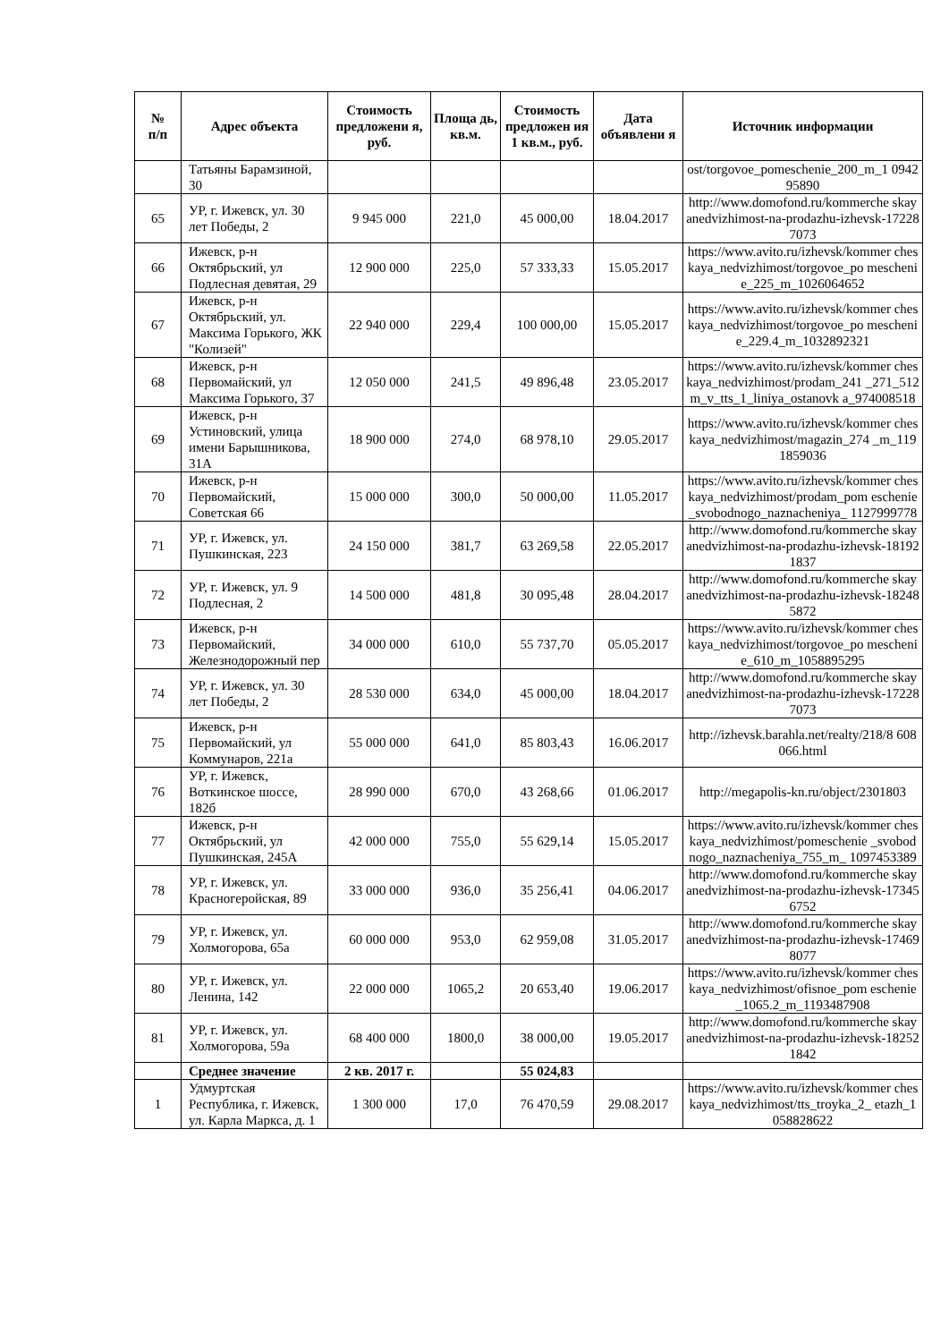| № п/п | Адрес объекта | Стоимость предложени я, руб. | Площа дь, кв.м. | Стоимость предложен ия 1 кв.м., руб. | Дата объявлени я | Источник информации |
| --- | --- | --- | --- | --- | --- | --- |
| | Татьяны Барамзиной, 30 | | | | | ost/torgovoe_pomeschenie_200_m_1 094295890 |
| 65 | УР, г. Ижевск, ул. 30 лет Победы, 2 | 9 945 000 | 221,0 | 45 000,00 | 18.04.2017 | http://www.domofond.ru/kommerche skayanedvizhimost-na-prodazhu-izhevsk-172287073 |
| 66 | Ижевск, р-н Октябрьский, ул Подлесная девятая, 29 | 12 900 000 | 225,0 | 57 333,33 | 15.05.2017 | https://www.avito.ru/izhevsk/kommer cheskaya_nedvizhimost/torgovoe_po meschenie_225_m_1026064652 |
| 67 | Ижевск, р-н Октябрьский, ул. Максима Горького, ЖК "Колизей" | 22 940 000 | 229,4 | 100 000,00 | 15.05.2017 | https://www.avito.ru/izhevsk/kommer cheskaya_nedvizhimost/torgovoe_po meschenie_229.4_m_1032892321 |
| 68 | Ижевск, р-н Первомайский, ул Максима Горького, 37 | 12 050 000 | 241,5 | 49 896,48 | 23.05.2017 | https://www.avito.ru/izhevsk/kommer cheskaya_nedvizhimost/prodam_241 _271_512m_v_tts_1_liniya_ostanovk a_974008518 |
| 69 | Ижевск, р-н Устиновский, улица имени Барышникова, 31А | 18 900 000 | 274,0 | 68 978,10 | 29.05.2017 | https://www.avito.ru/izhevsk/kommer cheskaya_nedvizhimost/magazin_274 _m_1191859036 |
| 70 | Ижевск, р-н Первомайский, Советская 66 | 15 000 000 | 300,0 | 50 000,00 | 11.05.2017 | https://www.avito.ru/izhevsk/kommer cheskaya_nedvizhimost/prodam_pom eschenie_svobodnogo_naznacheniya_ 1127999778 |
| 71 | УР, г. Ижевск, ул. Пушкинская, 223 | 24 150 000 | 381,7 | 63 269,58 | 22.05.2017 | http://www.domofond.ru/kommerche skayanedvizhimost-na-prodazhu-izhevsk-181921837 |
| 72 | УР, г. Ижевск, ул. 9 Подлесная, 2 | 14 500 000 | 481,8 | 30 095,48 | 28.04.2017 | http://www.domofond.ru/kommerche skayanedvizhimost-na-prodazhu-izhevsk-182485872 |
| 73 | Ижевск, р-н Первомайский, Железнодорожный пер | 34 000 000 | 610,0 | 55 737,70 | 05.05.2017 | https://www.avito.ru/izhevsk/kommer cheskaya_nedvizhimost/torgovoe_po meschenie_610_m_1058895295 |
| 74 | УР, г. Ижевск, ул. 30 лет Победы, 2 | 28 530 000 | 634,0 | 45 000,00 | 18.04.2017 | http://www.domofond.ru/kommerche skayanedvizhimost-na-prodazhu-izhevsk-172287073 |
| 75 | Ижевск, р-н Первомайский, ул Коммунаров, 221а | 55 000 000 | 641,0 | 85 803,43 | 16.06.2017 | http://izhevsk.barahla.net/realty/218/8 608066.html |
| 76 | УР, г. Ижевск, Воткинское шоссе, 182б | 28 990 000 | 670,0 | 43 268,66 | 01.06.2017 | http://megapolis-kn.ru/object/2301803 |
| 77 | Ижевск, р-н Октябрьский, ул Пушкинская, 245А | 42 000 000 | 755,0 | 55 629,14 | 15.05.2017 | https://www.avito.ru/izhevsk/kommer cheskaya_nedvizhimost/pomeschenie _svobodnogo_naznacheniya_755_m_ 1097453389 |
| 78 | УР, г. Ижевск, ул. Красногеройская, 89 | 33 000 000 | 936,0 | 35 256,41 | 04.06.2017 | http://www.domofond.ru/kommerche skayanedvizhimost-na-prodazhu-izhevsk-173456752 |
| 79 | УР, г. Ижевск, ул. Холмогорова, 65а | 60 000 000 | 953,0 | 62 959,08 | 31.05.2017 | http://www.domofond.ru/kommerche skayanedvizhimost-na-prodazhu-izhevsk-174698077 |
| 80 | УР, г. Ижевск, ул. Ленина, 142 | 22 000 000 | 1065,2 | 20 653,40 | 19.06.2017 | https://www.avito.ru/izhevsk/kommer cheskaya_nedvizhimost/ofisnoe_pom eschenie_1065.2_m_1193487908 |
| 81 | УР, г. Ижевск, ул. Холмогорова, 59а | 68 400 000 | 1800,0 | 38 000,00 | 19.05.2017 | http://www.domofond.ru/kommerche skayanedvizhimost-na-prodazhu-izhevsk-182521842 |
| | Среднее значение | 2 кв. 2017 г. | | 55 024,83 | | |
| 1 | Удмуртская Республика, г. Ижевск, ул. Карла Маркса, д. 1 | 1 300 000 | 17,0 | 76 470,59 | 29.08.2017 | https://www.avito.ru/izhevsk/kommer cheskaya_nedvizhimost/tts_troyka_2_ etazh_1058828622 |